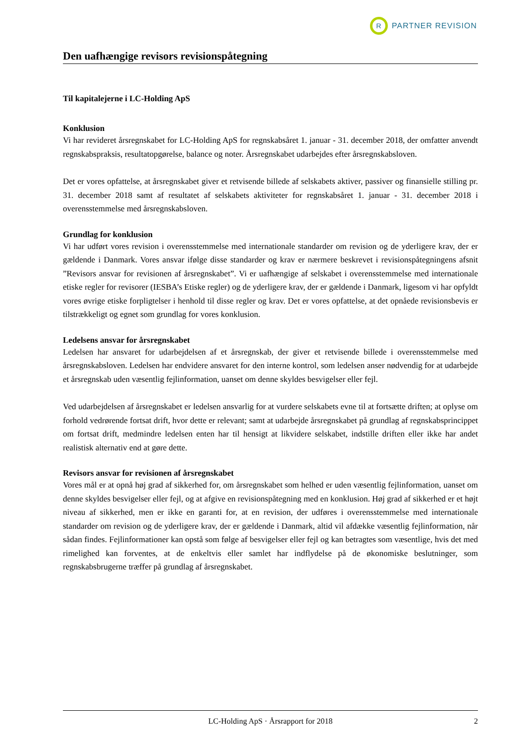R
PARTNER REVISION
Den uafhængige revisors revisionspåtegning
Til kapitalejerne i LC-Holding ApS
Konklusion
Vi har revideret årsregnskabet for LC-Holding ApS for regnskabsåret 1. januar - 31. december 2018, der omfatter anvendt regnskabspraksis, resultatopgørelse, balance og noter. Årsregnskabet udarbejdes efter årsregnskabsloven.
Det er vores opfattelse, at årsregnskabet giver et retvisende billede af selskabets aktiver, passiver og finansielle stilling pr. 31. december 2018 samt af resultatet af selskabets aktiviteter for regnskabsåret 1. januar - 31. december 2018 i overensstemmelse med årsregnskabsloven.
Grundlag for konklusion
Vi har udført vores revision i overensstemmelse med internationale standarder om revision og de yderligere krav, der er gældende i Danmark. Vores ansvar ifølge disse standarder og krav er nærmere beskrevet i revisionspåtegningens afsnit ”Revisors ansvar for revisionen af årsregnskabet”. Vi er uafhængige af selskabet i overensstemmelse med internationale etiske regler for revisorer (IESBA’s Etiske regler) og de yderligere krav, der er gældende i Danmark, ligesom vi har opfyldt vores øvrige etiske forpligtelser i henhold til disse regler og krav. Det er vores opfattelse, at det opnåede revisionsbevis er tilstrækkeligt og egnet som grundlag for vores konklusion.
Ledelsens ansvar for årsregnskabet
Ledelsen har ansvaret for udarbejdelsen af et årsregnskab, der giver et retvisende billede i overensstemmelse med årsregnskabsloven. Ledelsen har endvidere ansvaret for den interne kontrol, som ledelsen anser nødvendig for at udarbejde et årsregnskab uden væsentlig fejlinformation, uanset om denne skyldes besvigelser eller fejl.
Ved udarbejdelsen af årsregnskabet er ledelsen ansvarlig for at vurdere selskabets evne til at fortsætte driften; at oplyse om forhold vedrørende fortsat drift, hvor dette er relevant; samt at udarbejde årsregnskabet på grundlag af regnskabsprincippet om fortsat drift, medmindre ledelsen enten har til hensigt at likvidere selskabet, indstille driften eller ikke har andet realistisk alternativ end at gøre dette.
Revisors ansvar for revisionen af årsregnskabet
Vores mål er at opnå høj grad af sikkerhed for, om årsregnskabet som helhed er uden væsentlig fejlinformation, uanset om denne skyldes besvigelser eller fejl, og at afgive en revisionspåtegning med en konklusion. Høj grad af sikkerhed er et højt niveau af sikkerhed, men er ikke en garanti for, at en revision, der udføres i overensstemmelse med internationale standarder om revision og de yderligere krav, der er gældende i Danmark, altid vil afdække væsentlig fejlinformation, når sådan findes. Fejlinformationer kan opstå som følge af besvigelser eller fejl og kan betragtes som væsentlige, hvis det med rimelighed kan forventes, at de enkeltvis eller samlet har indflydelse på de økonomiske beslutninger, som regnskabsbrugerne træffer på grundlag af årsregnskabet.
LC-Holding ApS · Årsrapport for 2018 2